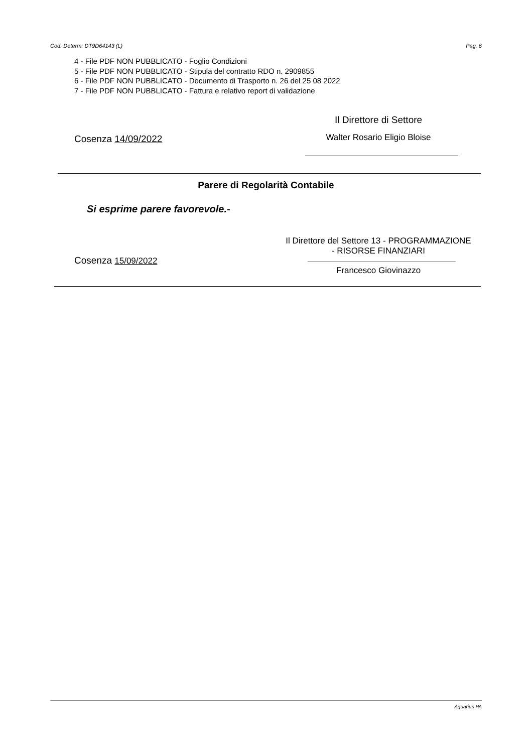Cod. Determ: DT9D64143 (L) Pag. 6
4 - File PDF NON PUBBLICATO - Foglio Condizioni
5 - File PDF NON PUBBLICATO - Stipula del contratto RDO n. 2909855
6 - File PDF NON PUBBLICATO - Documento di Trasporto n. 26 del 25 08 2022
7 - File PDF NON PUBBLICATO - Fattura e relativo report di validazione
Cosenza 14/09/2022
Il Direttore di Settore
Walter Rosario Eligio Bloise
Parere di Regolarità Contabile
Si esprime parere favorevole.-
Cosenza 15/09/2022
Il Direttore del Settore 13 - PROGRAMMAZIONE
- RISORSE FINANZIARI
Francesco Giovinazzo
Aquarius PA